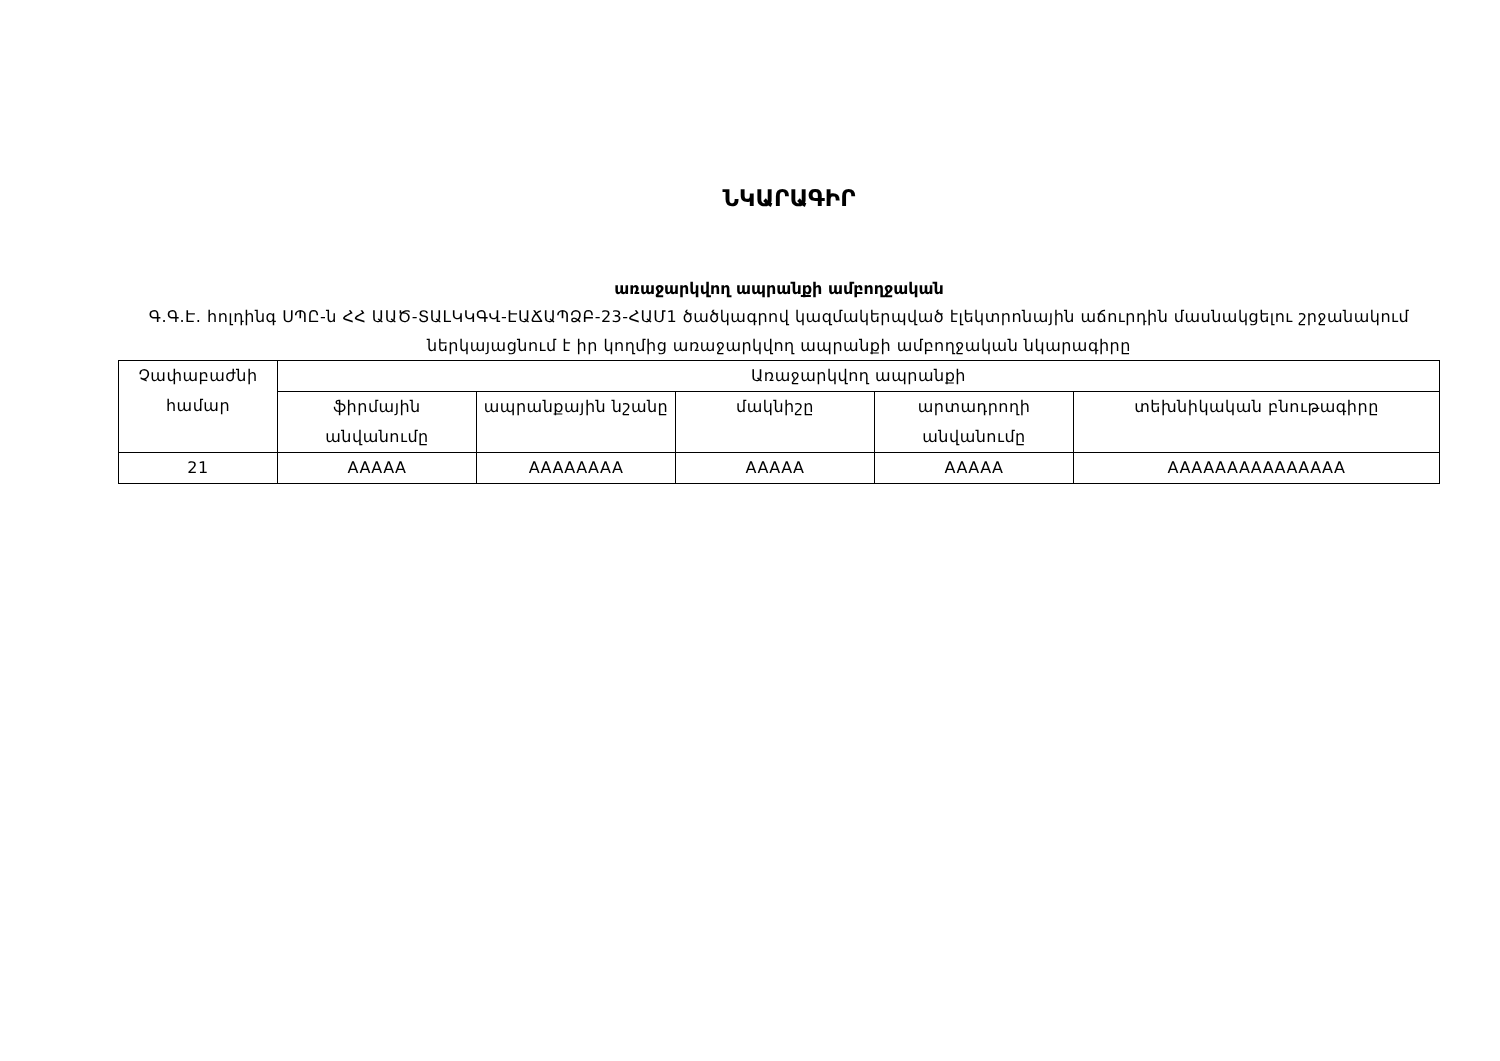ՆԿԱՐԱԳԻՐ
առաջարկվող ապրանքի ամբողջական
Գ.Գ.Է. հոլդինգ ՍՊԸ-ն ՀՀ ԱԱԾ-ՏԱԼԿԿԳՎ-ԷԱՃԱՊՁԲ-23-ՀԱՄ1 ծածկագրով կազմակերպված էլեկտրոնային աճուրդին մասնակցելու շրջանակում ներկայացնում է իր կողմից առաջարկվող ապրանքի ամբողջական նկարագիրը
| Չափաբաժնի համար | Առաջարկվող ապրանքի | | | | |
| --- | --- | --- | --- | --- | --- |
| | ֆիրմային անվանումը | ապրանքային նշանը | մակնիշը | արտադրողի անվանումը | տեխնիկական բնութագիրը |
| 21 | AAAAA | AAAAAAAA | AAAAA | AAAAA | AAAAAAAAAAAAAAA |